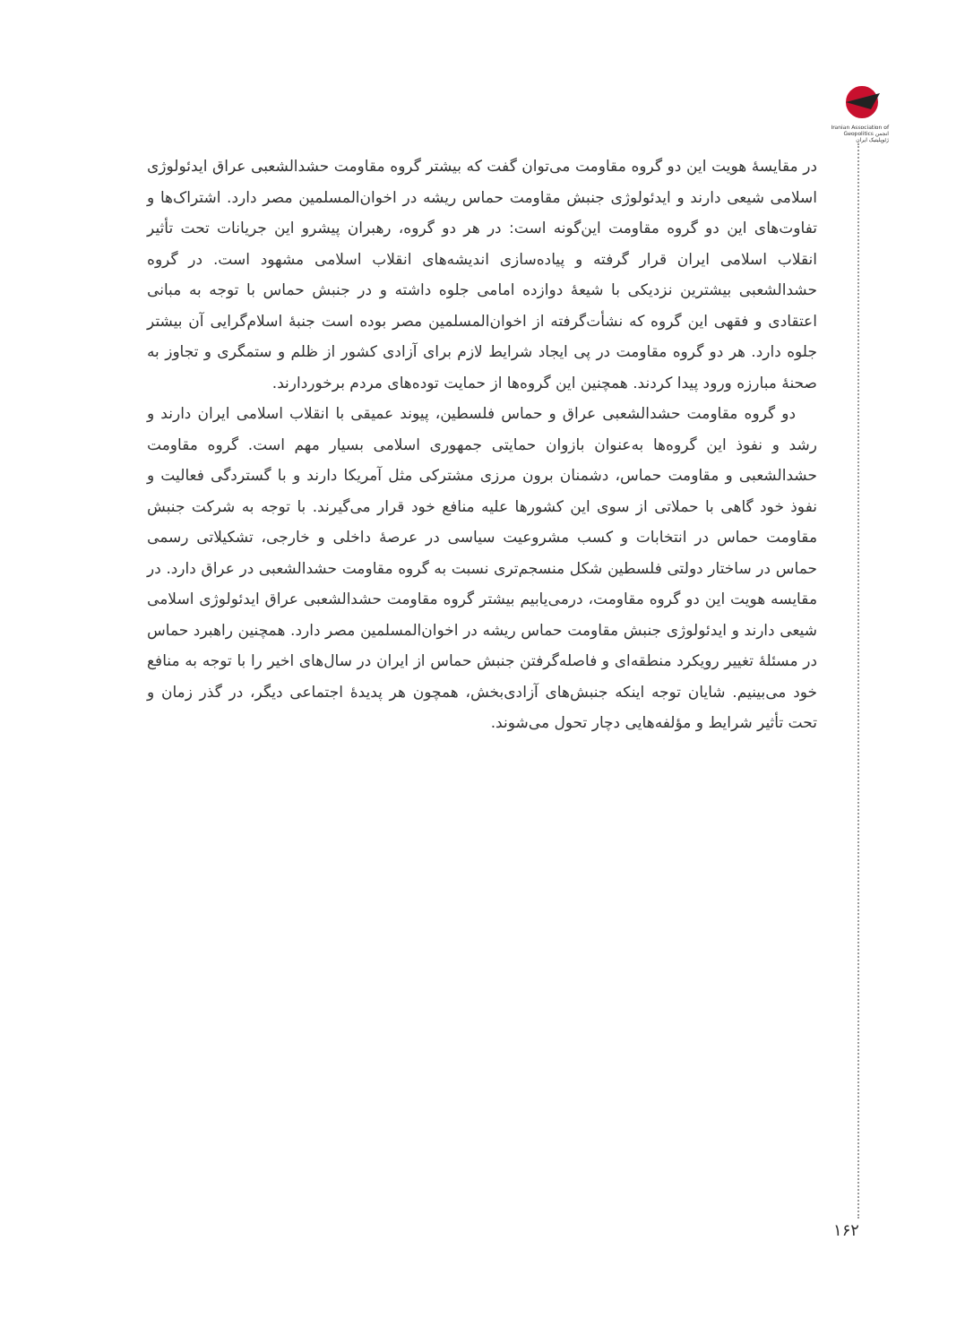Iranian Association of Geopolitics انجمن ژئوپلیتیک ایران
در مقایسۀ هویت این دو گروه مقاومت می‌توان گفت که بیشتر گروه مقاومت حشدالشعبی عراق ایدئولوژی اسلامی شیعی دارند و ایدئولوژی جنبش مقاومت حماس ریشه در اخوان‌المسلمین مصر دارد. اشتراک‌ها و تفاوت‌های این دو گروه مقاومت این‌گونه است: در هر دو گروه، رهبران پیشرو این جریانات تحت تأثیر انقلاب اسلامی ایران قرار گرفته و پیاده‌سازی اندیشه‌های انقلاب اسلامی مشهود است. در گروه حشدالشعبی بیشترین نزدیکی با شیعۀ دوازده امامی جلوه داشته و در جنبش حماس با توجه به مبانی اعتقادی و فقهی این گروه که نشأت‌گرفته از اخوان‌المسلمین مصر بوده است جنبۀ اسلام‌گرایی آن بیشتر جلوه دارد. هر دو گروه مقاومت در پی ایجاد شرایط لازم برای آزادی کشور از ظلم و ستمگری و تجاوز به صحنۀ مبارزه ورود پیدا کردند. همچنین این گروه‌ها از حمایت توده‌های مردم برخوردارند.
دو گروه مقاومت حشدالشعبی عراق و حماس فلسطین، پیوند عمیقی با انقلاب اسلامی ایران دارند و رشد و نفوذ این گروه‌ها به‌عنوان بازوان حمایتی جمهوری اسلامی بسیار مهم است. گروه مقاومت حشدالشعبی و مقاومت حماس، دشمنان برون مرزی مشترکی مثل آمریکا دارند و با گستردگی فعالیت و نفوذ خود گاهی با حملاتی از سوی این کشورها علیه منافع خود قرار می‌گیرند. با توجه به شرکت جنبش مقاومت حماس در انتخابات و کسب مشروعیت سیاسی در عرصۀ داخلی و خارجی، تشکیلاتی رسمی حماس در ساختار دولتی فلسطین شکل منسجم‌تری نسبت به گروه مقاومت حشدالشعبی در عراق دارد. در مقایسه هویت این دو گروه مقاومت، درمی‌یابیم بیشتر گروه مقاومت حشدالشعبی عراق ایدئولوژی اسلامی شیعی دارند و ایدئولوژی جنبش مقاومت حماس ریشه در اخوان‌المسلمین مصر دارد. همچنین راهبرد حماس در مسئلۀ تغییر رویکرد منطقه‌ای و فاصله‌گرفتن جنبش حماس از ایران در سال‌های اخیر را با توجه به منافع خود می‌بینیم. شایان توجه اینکه جنبش‌های آزادی‌بخش، همچون هر پدیدۀ اجتماعی دیگر، در گذر زمان و تحت تأثیر شرایط و مؤلفه‌هایی دچار تحول می‌شوند.
۱۶۲